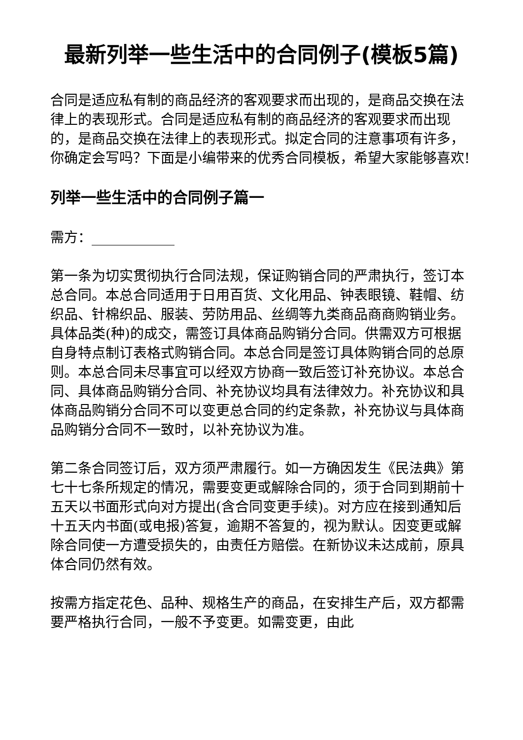最新列举一些生活中的合同例子(模板5篇)
合同是适应私有制的商品经济的客观要求而出现的，是商品交换在法律上的表现形式。合同是适应私有制的商品经济的客观要求而出现的，是商品交换在法律上的表现形式。拟定合同的注意事项有许多，你确定会写吗？下面是小编带来的优秀合同模板，希望大家能够喜欢!
列举一些生活中的合同例子篇一
需方：____________
第一条为切实贯彻执行合同法规，保证购销合同的严肃执行，签订本总合同。本总合同适用于日用百货、文化用品、钟表眼镜、鞋帽、纺织品、针棉织品、服装、劳防用品、丝绸等九类商品商商购销业务。具体品类(种)的成交，需签订具体商品购销分合同。供需双方可根据自身特点制订表格式购销合同。本总合同是签订具体购销合同的总原则。本总合同未尽事宜可以经双方协商一致后签订补充协议。本总合同、具体商品购销分合同、补充协议均具有法律效力。补充协议和具体商品购销分合同不可以变更总合同的约定条款，补充协议与具体商品购销分合同不一致时，以补充协议为准。
第二条合同签订后，双方须严肃履行。如一方确因发生《民法典》第七十七条所规定的情况，需要变更或解除合同的，须于合同到期前十五天以书面形式向对方提出(含合同变更手续)。对方应在接到通知后十五天内书面(或电报)答复，逾期不答复的，视为默认。因变更或解除合同使一方遭受损失的，由责任方赔偿。在新协议未达成前，原具体合同仍然有效。
按需方指定花色、品种、规格生产的商品，在安排生产后，双方都需要严格执行合同，一般不予变更。如需变更，由此